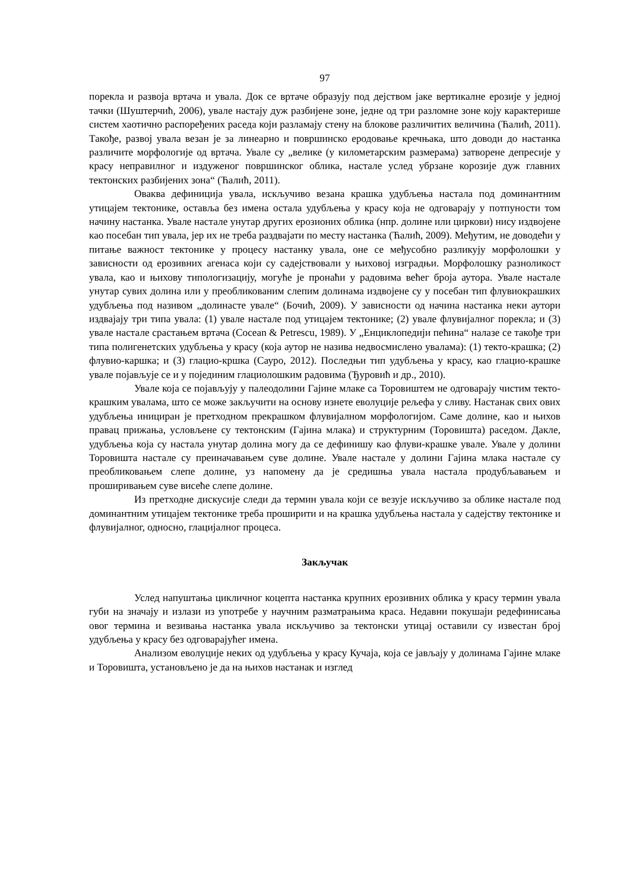97
порекла и развоја вртача и увала. Док се вртаче образују под дејством јаке вертикалне ерозије у једној тачки (Шуштерчић, 2006), увале настају дуж разбијене зоне, једне од три разломне зоне коју карактерише систем хаотично распоређених раседа који разламају стену на блокове различитих величина (Ћалић, 2011). Такође, развој увала везан је за линеарно и површинско еродовање кречњака, што доводи до настанка различите морфологије од вртача. Увале су „велике (у километарским размерама) затворене депресије у красу неправилног и издуженог површинског облика, настале услед убрзане корозије дуж главних тектонских разбијених зона“ (Ћалић, 2011).
Оваква дефиниција увала, искључиво везана крашка удубљења настала под доминантним утицајем тектонике, оставља без имена остала удубљења у красу која не одговарају у потпуности том начину настанка. Увале настале унутар других ерозионих облика (нпр. долине или циркови) нису издвојене као посебан тип увала, јер их не треба раздвајати по месту настанка (Ћалић, 2009). Међутим, не доводећи у питање важност тектонике у процесу настанку увала, оне се међусобно разликују морфолошки у зависности од ерозивних агенаса који су садејствовали у њиховој изградњи. Морфолошку разноликост увала, као и њихову типологизацију, могуће је пронаћи у радовима већег броја аутора. Увале настале унутар сувих долина или у преобликованим слепим долинама издвојене су у посебан тип флувиокрашких удубљења под називом „долинасте увале“ (Бочић, 2009). У зависности од начина настанка неки аутори издвајају три типа увала: (1) увале настале под утицајем тектонике; (2) увале флувијалног порекла; и (3) увале настале срастањем вртача (Cocean & Petrescu, 1989). У „Енциклопедији пећина“ налазе се такође три типа полигенетских удубљења у красу (која аутор не назива недвосмислено увалама): (1) текто-крашка; (2) флувио-каршка; и (3) глацио-кршка (Сауро, 2012). Последњи тип удубљења у красу, као глацио-крашке увале појављује се и у појединим глациолошким радовима (Ђуровић и др., 2010).
Увале која се појављују у палеодолини Гајине млаке са Торовиштем не одговарају чистим текто-крашким увалама, што се може закључити на основу изнете еволуције рељефа у сливу. Настанак свих ових удубљења иницирaн је претходном прекрашком флувијалном морфологијом. Саме долине, као и њихов правац прижања, условљене су тектонским (Гајина млака) и структурним (Торовишта) раседом. Дакле, удубљења која су настала унутар долина могу да се дефинишу као флуви-крашке увале. Увале у долини Торовишта настале су преиначавањем суве долине. Увале настале у долини Гајина млака настале су преобликовањем слепе долине, уз напомену да је средишња увала настала продубљавањем и проширивањем суве висеће слепе долине.
Из претходне дискусије следи да термин увала који се везује искључиво за облике настале под доминантним утицајем тектонике треба проширити и на крашка удубљења настала у садејству тектонике и флувијалног, односно, глацијалног процеса.
Закључак
Услед напуштања цикличног коцепта настанка крупних ерозивних облика у красу термин увала губи на значају и излази из употребе у научним разматрањима краса. Недавни покушаји редефинисања овог термина и везивања настанка увала искључиво за тектонски утицај оставили су известан број удубљења у красу без одговарајућег имена.
Анализом еволуције неких од удубљења у красу Кучаја, која се јављају у долинама Гајине млаке и Торовишта, установљено је да на њихов настанак и изглед